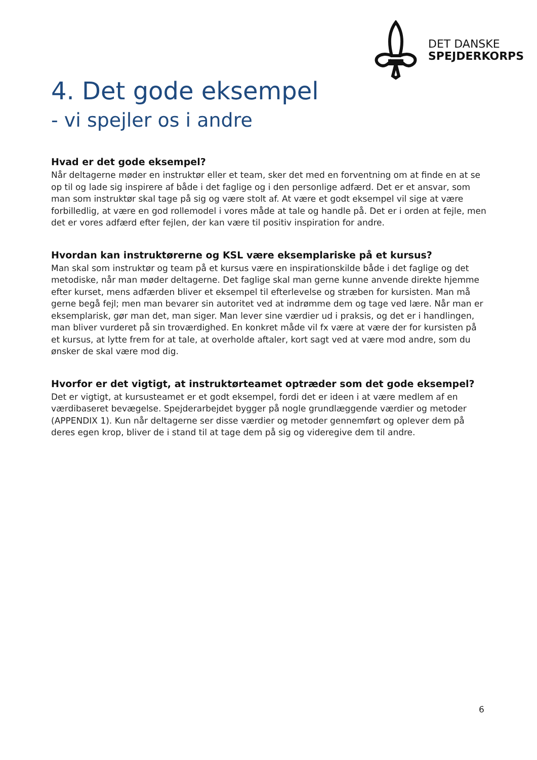DET DANSKE
SPEJDERKORPS
4. Det gode eksempel
- vi spejler os i andre
Hvad er det gode eksempel?
Når deltagerne møder en instruktør eller et team, sker det med en forventning om at finde en at se op til og lade sig inspirere af både i det faglige og i den personlige adfærd. Det er et ansvar, som man som instruktør skal tage på sig og være stolt af. At være et godt eksempel vil sige at være forbilledlig, at være en god rollemodel i vores måde at tale og handle på. Det er i orden at fejle, men det er vores adfærd efter fejlen, der kan være til positiv inspiration for andre.
Hvordan kan instruktørerne og KSL være eksemplariske på et kursus?
Man skal som instruktør og team på et kursus være en inspirationskilde både i det faglige og det metodiske, når man møder deltagerne. Det faglige skal man gerne kunne anvende direkte hjemme efter kurset, mens adfærden bliver et eksempel til efterlevelse og stræben for kursisten. Man må gerne begå fejl; men man bevarer sin autoritet ved at indrømme dem og tage ved lære. Når man er eksemplarisk, gør man det, man siger. Man lever sine værdier ud i praksis, og det er i handlingen, man bliver vurderet på sin troværdighed. En konkret måde vil fx være at være der for kursisten på et kursus, at lytte frem for at tale, at overholde aftaler, kort sagt ved at være mod andre, som du ønsker de skal være mod dig.
Hvorfor er det vigtigt, at instruktørteamet optræder som det gode eksempel?
Det er vigtigt, at kursusteamet er et godt eksempel, fordi det er ideen i at være medlem af en værdibaseret bevægelse. Spejderarbejdet bygger på nogle grundlæggende værdier og metoder (APPENDIX 1). Kun når deltagerne ser disse værdier og metoder gennemført og oplever dem på deres egen krop, bliver de i stand til at tage dem på sig og videregive dem til andre.
6